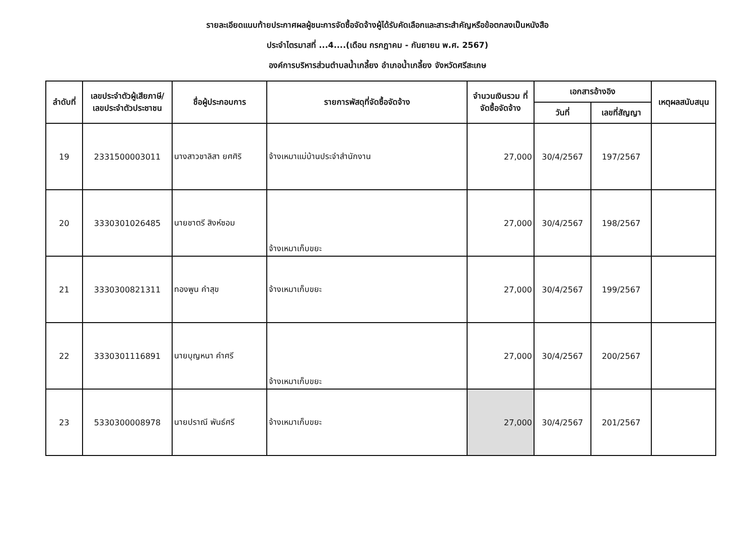รายละเอียดแนบท้ายประกาศผลผู้ชนะการจัดซื้อจัดจ้างผู้ได้รับคัดเลือกและสาระสำคัญหรือข้อตกลงเป็นหนังสือ
ประจำไตรมาสที่ ...4....(เดือน กรกฎาคม - กันยายน พ.ศ. 2567)
องค์การบริหารส่วนตำบลน้ำเกลี้ยง อำเภอน้ำเกลี้ยง จังหวัดศรีสะเกษ
| ลำดับที่ | เลขประจำตัวผู้เสียภาษี/ เลขประจำตัวประชาชน | ชื่อผู้ประกอบการ | รายการพัสดุที่จัดซื้อจัดจ้าง | จำนวนเงินรวม ที่จัดซื้อจัดจ้าง | เอกสารอ้างอิง | | เหตุผลสนับสนุน |
| --- | --- | --- | --- | --- | --- | --- | --- |
| | | | | | วันที่ | เลขที่สัญญา | |
| 19 | 2331500003011 | นางสาวชาลิสา ยศศิริ | จ้างเหมาแม่บ้านประจำสำนักงาน | 27,000 | 30/4/2567 | 197/2567 | |
| 20 | 3330301026485 | นายชาตรี สิงห์ซอม | จ้างเหมาเก็บขยะ | 27,000 | 30/4/2567 | 198/2567 | |
| 21 | 3330300821311 | ทองพูน คำสุข | จ้างเหมาเก็บขยะ | 27,000 | 30/4/2567 | 199/2567 | |
| 22 | 3330301116891 | นายบุญหนา คำศรี | จ้างเหมาเก็บขยะ | 27,000 | 30/4/2567 | 200/2567 | |
| 23 | 5330300008978 | นายปราณี พันธ์ศรี | จ้างเหมาเก็บขยะ | 27,000 | 30/4/2567 | 201/2567 | |